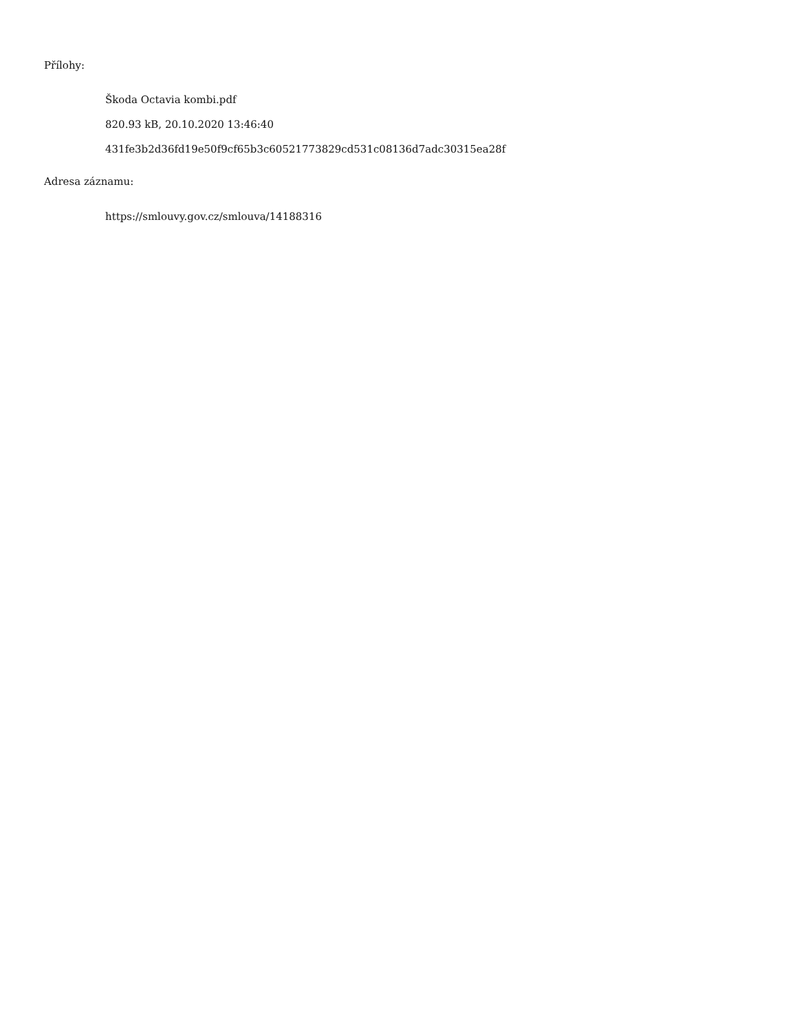Přílohy:
Škoda Octavia kombi.pdf
820.93 kB, 20.10.2020 13:46:40
431fe3b2d36fd19e50f9cf65b3c60521773829cd531c08136d7adc30315ea28f
Adresa záznamu:
https://smlouvy.gov.cz/smlouva/14188316